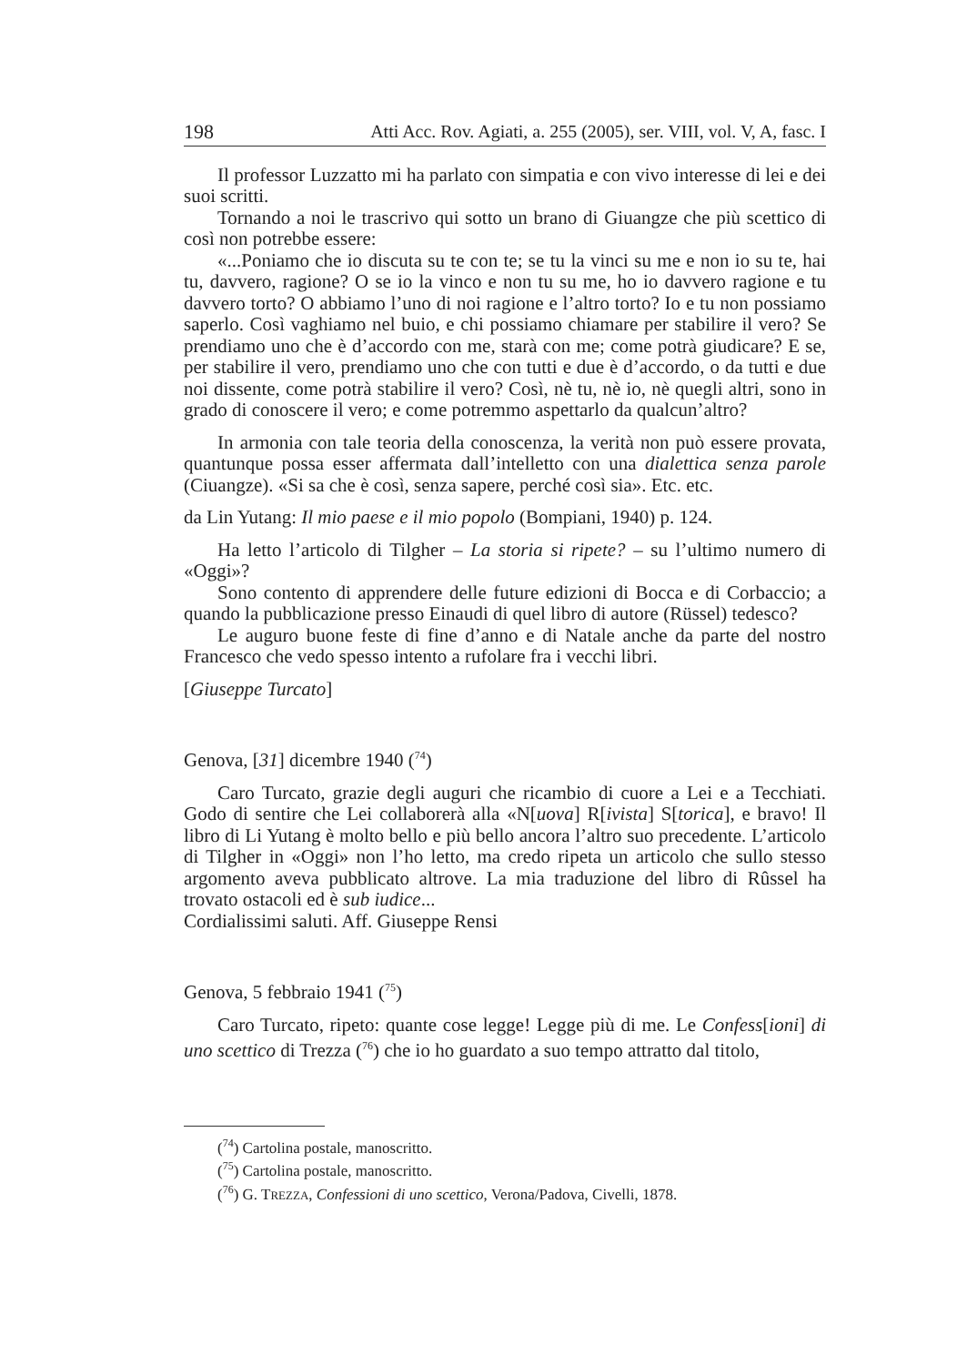198 Atti Acc. Rov. Agiati, a. 255 (2005), ser. VIII, vol. V, A, fasc. I
Il professor Luzzatto mi ha parlato con simpatia e con vivo interesse di lei e dei suoi scritti.
Tornando a noi le trascrivo qui sotto un brano di Giuangze che più scettico di così non potrebbe essere:
«...Poniamo che io discuta su te con te; se tu la vinci su me e non io su te, hai tu, davvero, ragione? O se io la vinco e non tu su me, ho io davvero ragione e tu davvero torto? O abbiamo l’uno di noi ragione e l’altro torto? Io e tu non possiamo saperlo. Così vaghiamo nel buio, e chi possiamo chiamare per stabilire il vero? Se prendiamo uno che è d’accordo con me, starà con me; come potrà giudicare? E se, per stabilire il vero, prendiamo uno che con tutti e due è d’accordo, o da tutti e due noi dissente, come potrà stabilire il vero? Così, nè tu, nè io, nè quegli altri, sono in grado di conoscere il vero; e come potremmo aspettarlo da qualcun’altro?
In armonia con tale teoria della conoscenza, la verità non può essere provata, quantunque possa esser affermata dall’intelletto con una dialettica senza parole (Ciuangze). «Si sa che è così, senza sapere, perché così sia». Etc. etc.
da Lin Yutang: Il mio paese e il mio popolo (Bompiani, 1940) p. 124.
Ha letto l’articolo di Tilgher – La storia si ripete? – su l’ultimo numero di «Oggi»?
Sono contento di apprendere delle future edizioni di Bocca e di Corbaccio; a quando la pubblicazione presso Einaudi di quel libro di autore (Rüssel) tedesco?
Le auguro buone feste di fine d’anno e di Natale anche da parte del nostro Francesco che vedo spesso intento a rufolare fra i vecchi libri.
[Giuseppe Turcato]
Genova, [31] dicembre 1940 (74)
Caro Turcato, grazie degli auguri che ricambio di cuore a Lei e a Tecchiati. Godo di sentire che Lei collaborerà alla «N[uova] R[ivista] S[torica], e bravo! Il libro di Li Yutang è molto bello e più bello ancora l’altro suo precedente. L’articolo di Tilgher in «Oggi» non l’ho letto, ma credo ripeta un articolo che sullo stesso argomento aveva pubblicato altrove. La mia traduzione del libro di Rûssel ha trovato ostacoli ed è sub iudice...
Cordialissimi saluti. Aff. Giuseppe Rensi
Genova, 5 febbraio 1941 (75)
Caro Turcato, ripeto: quante cose legge! Legge più di me. Le Confess[ioni] di uno scettico di Trezza (<sup>76</sup>) che io ho guardato a suo tempo attratto dal titolo,
(74) Cartolina postale, manoscritto.
(75) Cartolina postale, manoscritto.
(76) G. TREZZA, Confessioni di uno scettico, Verona/Padova, Civelli, 1878.